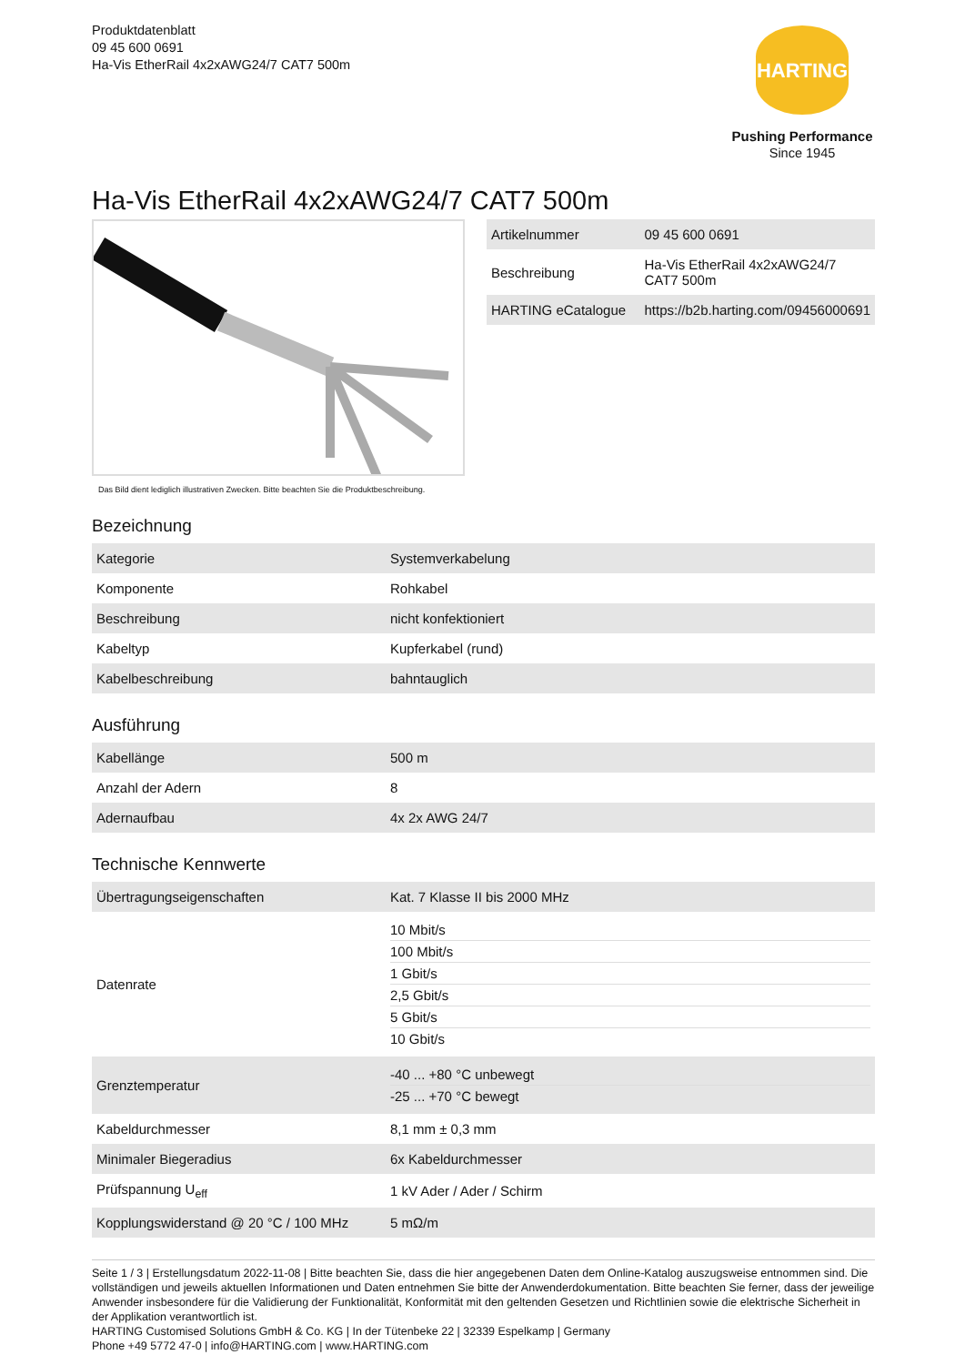Produktdatenblatt
09 45 600 0691
Ha-Vis EtherRail 4x2xAWG24/7 CAT7 500m
HARTING
Pushing Performance
Since 1945
Ha-Vis EtherRail 4x2xAWG24/7 CAT7 500m
Das Bild dient lediglich illustrativen Zwecken. Bitte beachten Sie die Produktbeschreibung.
| Artikelnummer | 09 45 600 0691 |
| Beschreibung | Ha-Vis EtherRail 4x2xAWG24/7 CAT7 500m |
| HARTING eCatalogue | https://b2b.harting.com/09456000691 |
Bezeichnung
| Kategorie | Systemverkabelung |
| Komponente | Rohkabel |
| Beschreibung | nicht konfektioniert |
| Kabeltyp | Kupferkabel (rund) |
| Kabelbeschreibung | bahntauglich |
Ausführung
| Kabellänge | 500 m |
| Anzahl der Adern | 8 |
| Adernaufbau | 4x 2x AWG 24/7 |
Technische Kennwerte
| Übertragungseigenschaften | Kat. 7 Klasse II bis 2000 MHz |
| Datenrate | 10 Mbit/s 100 Mbit/s 1 Gbit/s 2,5 Gbit/s 5 Gbit/s 10 Gbit/s |
| Grenztemperatur | -40 ... +80 °C unbewegt -25 ... +70 °C bewegt |
| Kabeldurchmesser | 8,1 mm ± 0,3 mm |
| Minimaler Biegeradius | 6x Kabeldurchmesser |
| Prüfspannung U<sub>eff</sub> | 1 kV Ader / Ader / Schirm |
| Kopplungswiderstand @ 20 °C / 100 MHz | 5 mΩ/m |
Seite 1 / 3 | Erstellungsdatum 2022-11-08 | Bitte beachten Sie, dass die hier angegebenen Daten dem Online-Katalog auszugsweise entnommen sind. Die vollständigen und jeweils aktuellen Informationen und Daten entnehmen Sie bitte der Anwenderdokumentation. Bitte beachten Sie ferner, dass der jeweilige Anwender insbesondere für die Validierung der Funktionalität, Konformität mit den geltenden Gesetzen und Richtlinien sowie die elektrische Sicherheit in der Applikation verantwortlich ist.
HARTING Customised Solutions GmbH & Co. KG | In der Tütenbeke 22 | 32339 Espelkamp | Germany
Phone +49 5772 47-0 | info@HARTING.com | www.HARTING.com